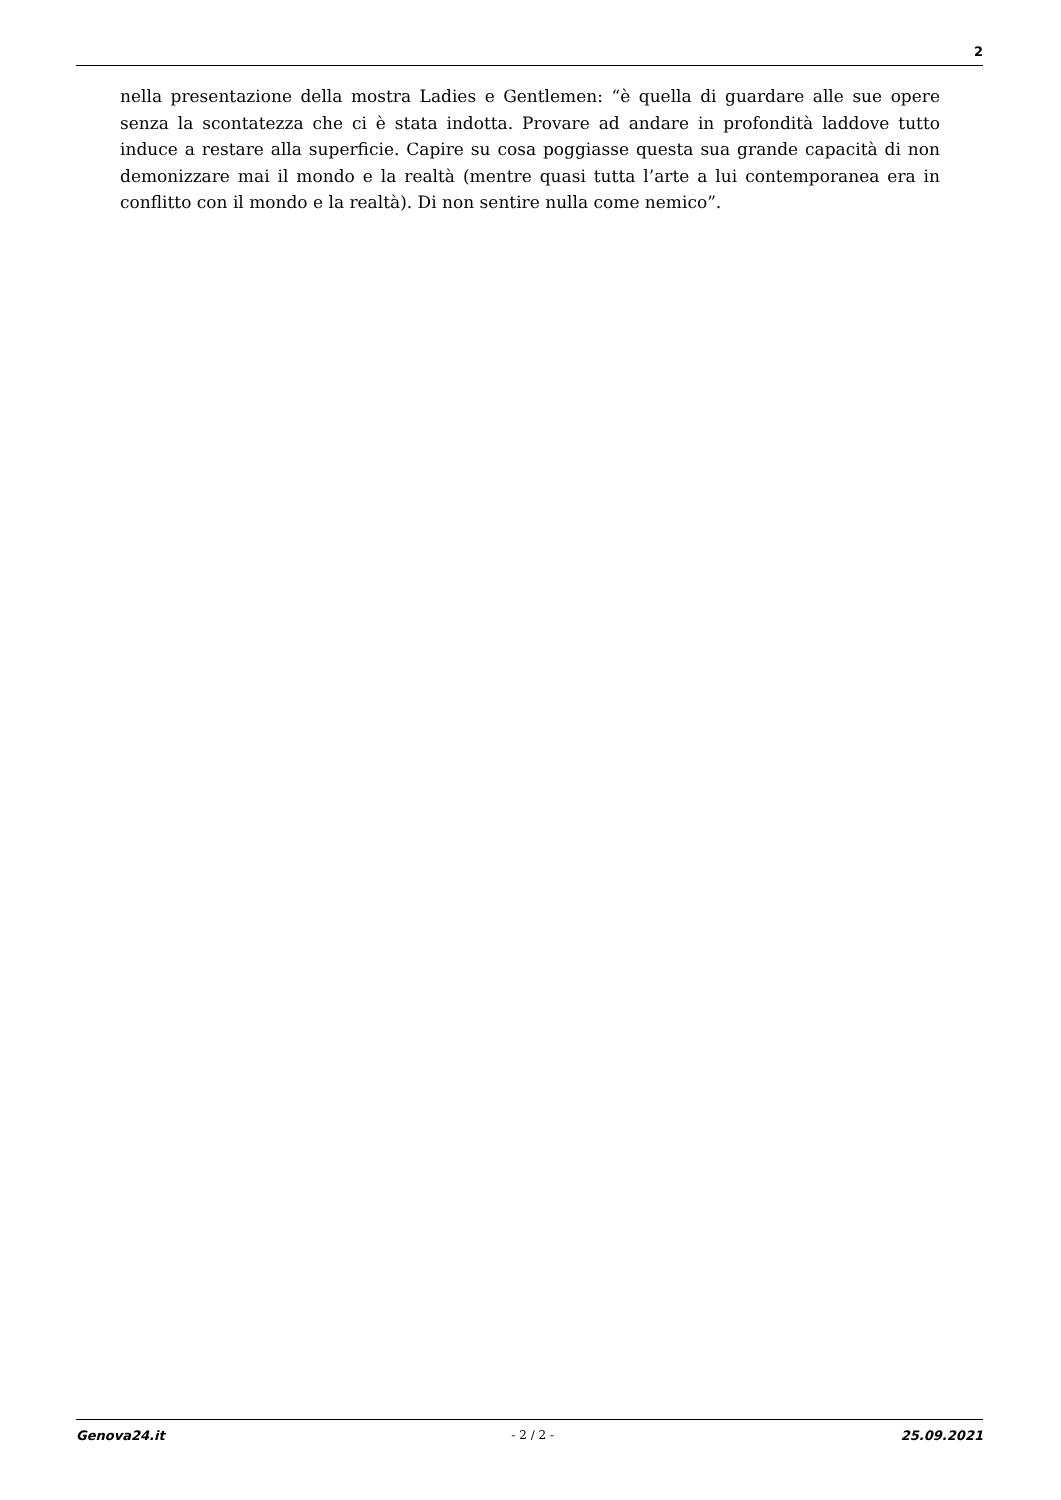2
nella presentazione della mostra Ladies e Gentlemen: “è quella di guardare alle sue opere senza la scontatezza che ci è stata indotta. Provare ad andare in profondità laddove tutto induce a restare alla superficie. Capire su cosa poggiasse questa sua grande capacità di non demonizzare mai il mondo e la realtà (mentre quasi tutta l’arte a lui contemporanea era in conflitto con il mondo e la realtà). Di non sentire nulla come nemico”.
Genova24.it - 2 / 2 - 25.09.2021